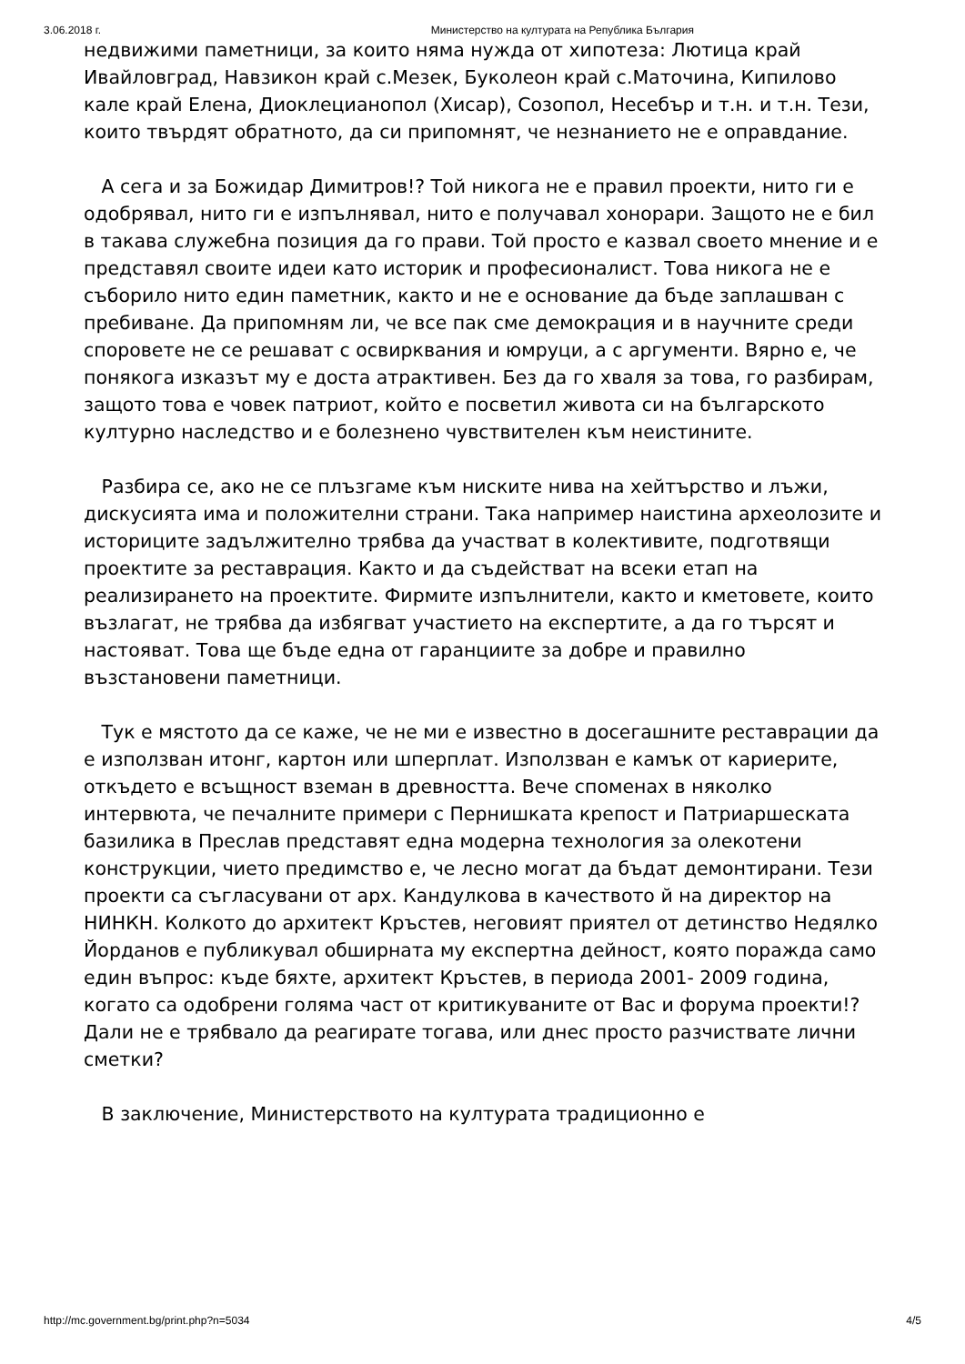3.06.2018 г. Министерство на културата на Република България
недвижими паметници, за които няма нужда от хипотеза: Лютица край Ивайловград, Навзикон край с.Мезек, Буколеон край с.Маточина, Кипилово кале край Елена, Диоклецианопол (Хисар), Созопол, Несебър и т.н. и т.н. Тези, които твърдят обратното, да си припомнят, че незнанието не е оправдание.
А сега и за Божидар Димитров!? Той никога не е правил проекти, нито ги е одобрявал, нито ги е изпълнявал, нито е получавал хонорари. Защото не е бил в такава служебна позиция да го прави. Той просто е казвал своето мнение и е представял своите идеи като историк и професионалист. Това никога не е съборило нито един паметник, както и не е основание да бъде заплашван с пребиване. Да припомням ли, че все пак сме демокрация и в научните среди споровете не се решават с освирквания и юмруци, а с аргументи. Вярно е, че понякога изказът му е доста атрактивен. Без да го хваля за това, го разбирам, защото това е човек патриот, който е посветил живота си на българското културно наследство и е болезнено чувствителен към неистините.
Разбира се, ако не се плъзгаме към ниските нива на хейтърство и лъжи, дискусията има и положителни страни. Така например наистина археолозите и историците задължително трябва да участват в колективите, подготвящи проектите за реставрация. Както и да съдействат на всеки етап на реализирането на проектите. Фирмите изпълнители, както и кметовете, които възлагат, не трябва да избягват участието на експертите, а да го търсят и настояват. Това ще бъде една от гаранциите за добре и правилно възстановени паметници.
Тук е мястото да се каже, че не ми е известно в досегашните реставрации да е използван итонг, картон или шперплат. Използван е камък от кариерите, откъдето е всъщност вземан в древността. Вече споменах в няколко интервюта, че печалните примери с Пернишката крепост и Патриаршеската базилика в Преслав представят една модерна технология за олекотени конструкции, чието предимство е, че лесно могат да бъдат демонтирани. Тези проекти са съгласувани от арх. Кандулкова в качеството й на директор на НИНКН. Колкото до архитект Кръстев, неговият приятел от детинство Недялко Йорданов е публикувал обширната му експертна дейност, която поражда само един въпрос: къде бяхте, архитект Кръстев, в периода 2001- 2009 година, когато са одобрени голяма част от критикуваните от Вас и форума проекти!? Дали не е трябвало да реагирате тогава, или днес просто разчиствате лични сметки?
В заключение, Министерството на културата традиционно е
http://mc.government.bg/print.php?n=5034 4/5